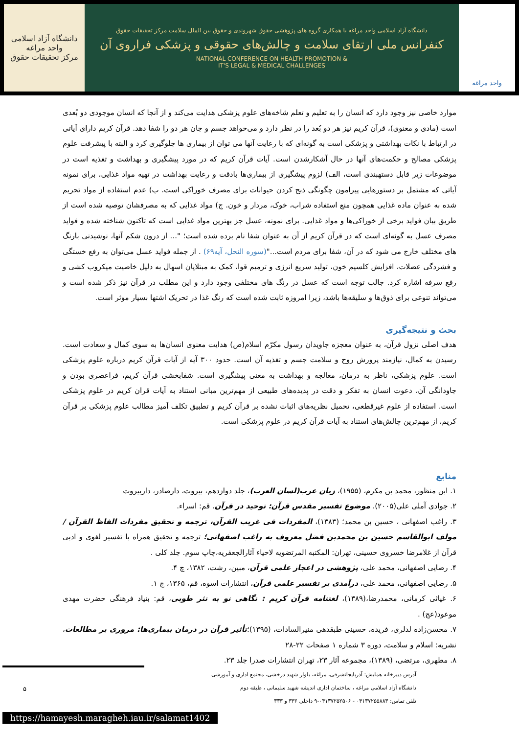دانشگاه آزاد اسلامی واحد مراغه
مرکز تحقیقات حقوق
دانشگاه آزاد اسلامی واحد مراغه با همکاری گروه های پژوهشی حقوق شهروندی و حقوق بین الملل سلامت مرکز تحقیقات حقوق
کنفرانس ملی ارتقای سلامت و چالش‌های حقوقی و پزشکی فراروی آن
NATIONAL CONFERENCE ON HEALTH PROMOTION &
IT'S LEGAL & MEDICAL CHALLENGES
واحد مراغه
موارد خاصی نیز وجود دارد که انسان را به تعلیم و تعلم شاخه‌های علوم پزشکی هدایت می‌کند و از آنجا که انسان موجودی دو بُعدی است (مادی و معنوی)، قرآن کریم نیز هر دو بُعد را در نظر دارد و می‌خواهد جسم و جان هر دو را شفا دهد. قرآن کریم دارای آیاتی در ارتباط با نکات بهداشتی و پزشکی است به گونه‌ای که با رعایت آنها می توان از بیماری ها جلوگیری کرد و البته با پیشرفت علوم پزشکی مصالح و حکمت‌های آنها در حال آشکارشدن است. آیات قرآن کریم که در مورد پیشگیری و بهداشت و تغذیه است در موضوعات زیر قابل دستهبندی است، الف) لزوم پیشگیری از بیماری‌ها بادقت و رعایت بهداشت در تهیه مواد غذایی، برای نمونه آیاتی که مشتمل بر دستورهایی پیرامون چگونگی ذبح کردن حیوانات برای مصرف خوراکی است. ب) عدم استفاده از مواد تحریم شده به عنوان ماده غذایی همچون منع استفاده شراب، خوک، مردار و خون. ج) مواد غذایی که به مصرفشان توصیه شده است از طریق بیان فواید برخی از خوراکی‌ها و مواد غذایی. برای نمونه، عسل جز بهترین مواد غذایی است که تاکنون شناخته شده و فواید مصرف عسل به گونه‌ای است که در قرآن کریم از آن به عنوان شفا نام برده شده است؛ "... از درون شکم آنها، نوشیدنی بارنگ های مختلف خارج می شود که در آن، شفا برای مردم است..."(سوره النحل، آیه۶۹) . از جمله فواید عسل می‌توان به رفع خستگی و فشردگی عضلات، افزایش کلسیم خون، تولید سریع انرژی و ترمیم قوا، کمک به مبتلایان اسهال به دلیل خاصیت میکروب کشی و رفع سرفه اشاره کرد. جالب توجه است که عسل در رنگ های مختلفی وجود دارد و این مطلب در قرآن نیز ذکر شده است و می‌تواند تنوعی برای ذوق‌ها و سلیقه‌ها باشد، زیرا امروزه ثابت شده است که رنگ غذا در تحریک اشتها بسیار موثر است.
بحث و نتیجه‌گیری
هدف اصلی نزول قرآن، به عنوان معجزه جاویدان رسول مکرّم اسلام(ص) هدایت معنوی انسان‌ها به سوی کمال و سعادت است. رسیدن به کمال، نیازمند پرورش روح و سلامت جسم و تغذیه آن است. حدود ۳۰۰ آیه از آیات قرآن کریم درباره علوم پزشکی است. علوم پزشکی، ناظر به درمان، معالجه و بهداشت به معنی پیشگیری است. شفابخشی قرآن کریم، فراعصری بودن و جاودانگی آن، دعوت انسان به تفکر و دقت در پدیده‌های طبیعی از مهم‌ترین مبانی استناد به آیات قران کریم در علوم پزشکی است. استفاده از علوم غیرقطعی، تحمیل نظریه‌های اثبات نشده بر قرآن کریم و تطبیق تکلف آمیز مطالب علوم پزشکی بر قرآن کریم، از مهم‌ترین چالش‌های استناد به آیات قرآن کریم در علوم پزشکی است.
منابع
۱. ابن منظور، محمد بن مکرم، (۱۹۵۵)، زبان عرب(لسان العرب)، جلد دوازدهم، بیروت، دارصادر، داربیروت
۲. جوادی آملی علی(۲۰۰۵). موضوع تفسیر مقدس قرآن: توحید در قرآن. قم: اسراء.
۳. راغب اصفهانی ، حسین بن محمد؛ (۱۳۸۳)، المفردات فی غریب القرآن، ترجمه و تحقیق مفردات الفاظ القرآن / مولف ابوالقاسم حسین بن محمدبن فضل معروف به راغب اصفهانی؛ ترجمه و تحقیق همراه با تفسیر لغوی و ادبی قرآن از غلامرضا خسروی حسینی، تهران: المکتبه المرتضویه لاحیاء آثارالجعفریه،چاپ سوم. جلد کلی .
۴. رضایی اصفهانی، محمد علی، پژوهشی در اعجاز علمی قرآن، مبین، رشت، ۱۳۸۲، چ ۴.
۵. رضایی اصفهانی، محمد علی، درآمدی بر تفسیر علمی قرآن، انتشارات اسوه، قم، ۱۳۶۵، چ ۱.
۶. غیاثی کرمانی، محمدرضا،(۱۳۸۹)، لغتنامه قرآن کریم : نگاهی نو به نثر طوبی، قم: بنیاد فرهنگی حضرت مهدی موعود(عج) .
۷. محسن‌زاده لدلری، فریده، حسینی طبقدهی منیرالسادات، (۱۳۹۵)؛تأثیر قرآن در درمان بیماری‌ها: مروری بر مطالعات، نشریه: اسلام و سلامت، دوره ۳ شماره ۱ صفحات ۲۲-۲۸
۸. مطهری، مرتضی، (۱۳۸۹)، مجموعه آثار ۲۳، تهران انتشارات صدرا جلد ۲۳.
آدرس دبیرخانه همایش: آذربایجانشرقی، مراغه، بلوار شهید درخشی، مجتمع اداری و آموزشی
دانشگاه آزاد اسلامی مراغه ، ساختمان اداری اندیشه شهید سلیمانی ، طبقه دوم
تلفن تماس: ۰۴۱۳۷۲۵۵۸۸۳ - ۰۴۱۳۷۲۵۲۵۰۶-۹ داخلی ۳۳۶ و ۳۳۳
۵
https://hamayesh.maragheh.iau.ir/salamat1402